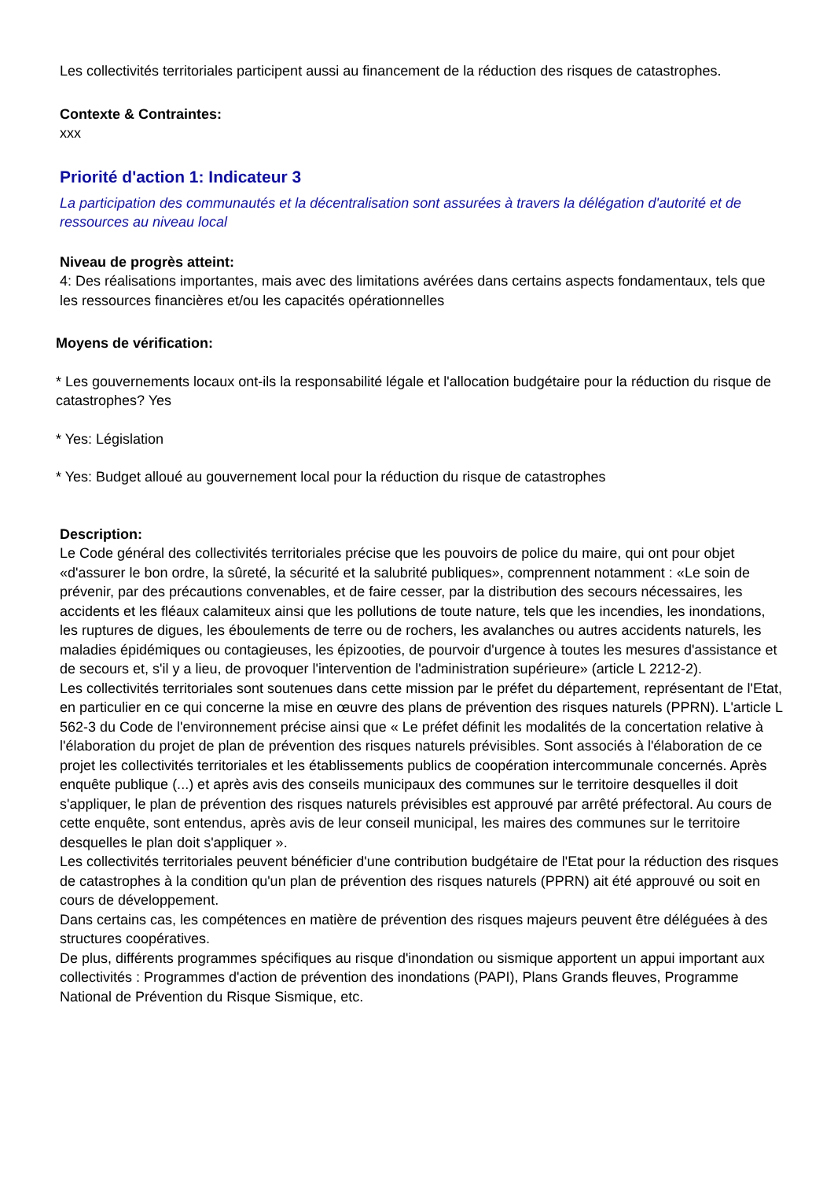Les collectivités territoriales participent aussi au financement de la réduction des risques de catastrophes.
Contexte & Contraintes:
xxx
Priorité d'action 1: Indicateur 3
La participation des communautés et la décentralisation sont assurées à travers la délégation d'autorité et de ressources au niveau local
Niveau de progrès atteint:
4: Des réalisations importantes, mais avec des limitations avérées dans certains aspects fondamentaux, tels que les ressources financières et/ou les capacités opérationnelles
Moyens de vérification:
* Les gouvernements locaux ont-ils la responsabilité légale et l'allocation budgétaire pour la réduction du risque de catastrophes? Yes
* Yes: Législation
* Yes: Budget alloué au gouvernement local pour la réduction du risque de catastrophes
Description:
Le Code général des collectivités territoriales précise que les pouvoirs de police du maire, qui ont pour objet «d'assurer le bon ordre, la sûreté, la sécurité et la salubrité publiques», comprennent notamment : «Le soin de prévenir, par des précautions convenables, et de faire cesser, par la distribution des secours nécessaires, les accidents et les fléaux calamiteux ainsi que les pollutions de toute nature, tels que les incendies, les inondations, les ruptures de digues, les éboulements de terre ou de rochers, les avalanches ou autres accidents naturels, les maladies épidémiques ou contagieuses, les épizooties, de pourvoir d'urgence à toutes les mesures d'assistance et de secours et, s'il y a lieu, de provoquer l'intervention de l'administration supérieure» (article L 2212-2).
Les collectivités territoriales sont soutenues dans cette mission par le préfet du département, représentant de l'Etat, en particulier en ce qui concerne la mise en œuvre des plans de prévention des risques naturels (PPRN). L'article L 562-3 du Code de l'environnement précise ainsi que « Le préfet définit les modalités de la concertation relative à l'élaboration du projet de plan de prévention des risques naturels prévisibles. Sont associés à l'élaboration de ce projet les collectivités territoriales et les établissements publics de coopération intercommunale concernés. Après enquête publique (...) et après avis des conseils municipaux des communes sur le territoire desquelles il doit s'appliquer, le plan de prévention des risques naturels prévisibles est approuvé par arrêté préfectoral. Au cours de cette enquête, sont entendus, après avis de leur conseil municipal, les maires des communes sur le territoire desquelles le plan doit s'appliquer ».
Les collectivités territoriales peuvent bénéficier d'une contribution budgétaire de l'Etat pour la réduction des risques de catastrophes à la condition qu'un plan de prévention des risques naturels (PPRN) ait été approuvé ou soit en cours de développement.
Dans certains cas, les compétences en matière de prévention des risques majeurs peuvent être déléguées à des structures coopératives.
De plus, différents programmes spécifiques au risque d'inondation ou sismique apportent un appui important aux collectivités : Programmes d'action de prévention des inondations (PAPI), Plans Grands fleuves, Programme National de Prévention du Risque Sismique, etc.